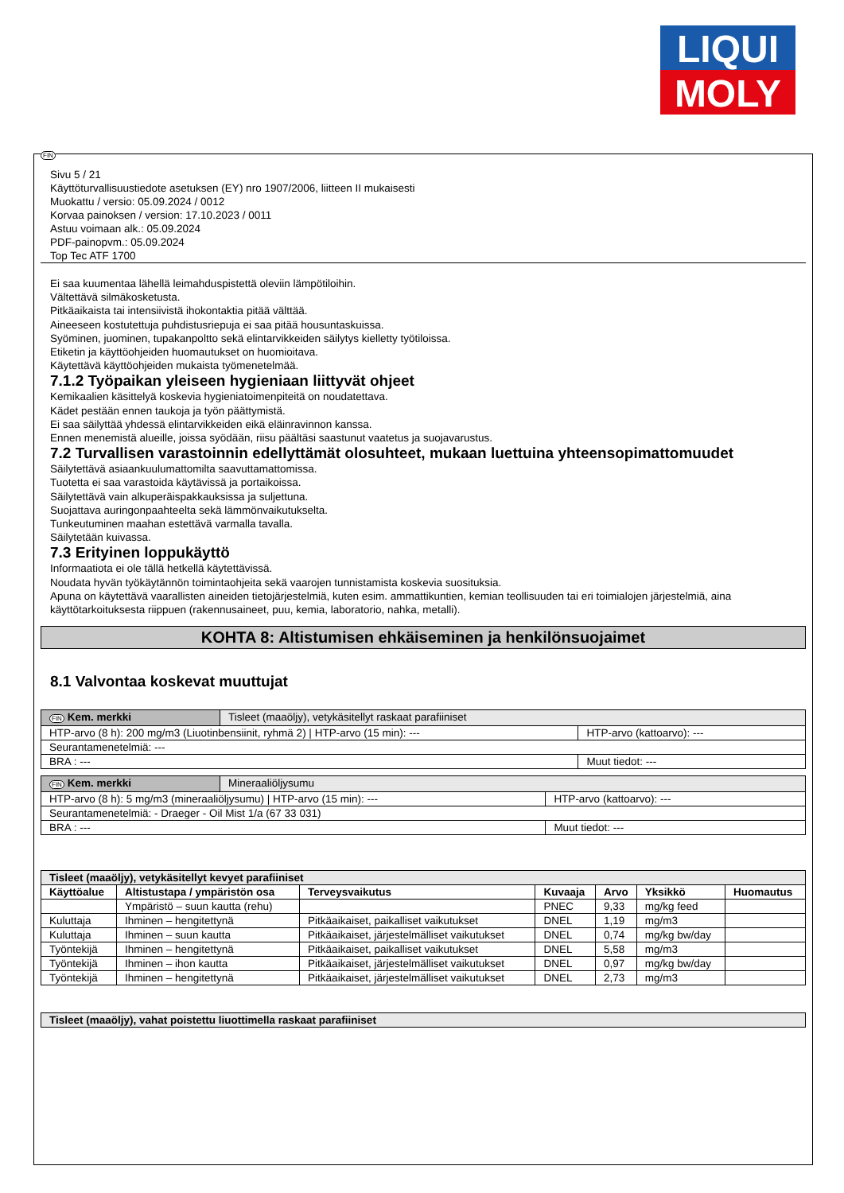LIQUI
MOLY
FIN
Sivu 5 / 21
Käyttöturvallisuustiedote asetuksen (EY) nro 1907/2006, liitteen II mukaisesti
Muokattu / versio: 05.09.2024 / 0012
Korvaa painoksen / version: 17.10.2023 / 0011
Astuu voimaan alk.: 05.09.2024
PDF-painopvm.: 05.09.2024
Top Tec ATF 1700
Ei saa kuumentaa lähellä leimahduspistettä oleviin lämpötiloihin.
Vältettävä silmäkosketusta.
Pitkäaikaista tai intensiivistä ihokontaktia pitää välttää.
Aineeseen kostutettuja puhdistusriepuja ei saa pitää housuntaskuissa.
Syöminen, juominen, tupakanpoltto sekä elintarvikkeiden säilytys kielletty työtiloissa.
Etiketin ja käyttöohjeiden huomautukset on huomioitava.
Käytettävä käyttöohjeiden mukaista työmenetelmää.
7.1.2 Työpaikan yleiseen hygieniaan liittyvät ohjeet
Kemikaalien käsittelyä koskevia hygieniatoimenpiteitä on noudatettava.
Kädet pestään ennen taukoja ja työn päättymistä.
Ei saa säilyttää yhdessä elintarvikkeiden eikä eläinravinnon kanssa.
Ennen menemistä alueille, joissa syödään, riisu päältäsi saastunut vaatetus ja suojavarustus.
7.2 Turvallisen varastoinnin edellyttämät olosuhteet, mukaan luettuina yhteensopimattomuudet
Säilytettävä asiaankuulumattomilta saavuttamattomissa.
Tuotetta ei saa varastoida käytävissä ja portaikoissa.
Säilytettävä vain alkuperäispakkauksissa ja suljettuna.
Suojattava auringonpaahteelta sekä lämmönvaikutukselta.
Tunkeutuminen maahan estettävä varmalla tavalla.
Säilytetään kuivassa.
7.3 Erityinen loppukäyttö
Informaatiota ei ole tällä hetkellä käytettävissä.
Noudata hyvän työkäytännön toimintaohjeita sekä vaarojen tunnistamista koskevia suosituksia.
Apuna on käytettävä vaarallisten aineiden tietojärjestelmiä, kuten esim. ammattikuntien, kemian teollisuuden tai eri toimialojen järjestelmiä, aina käyttötarkoituksesta riippuen (rakennusaineet, puu, kemia, laboratorio, nahka, metalli).
KOHTA 8: Altistumisen ehkäiseminen ja henkilönsuojaimet
8.1 Valvontaa koskevat muuttujat
| FIN Kem. merkki | Tisleet (maaöljy), vetykäsitellyt raskaat parafiiniset | |
| HTP-arvo (8 h): 200 mg/m3 (Liuotinbensiinit, ryhmä 2) / HTP-arvo (15 min): --- | | HTP-arvo (kattoarvo): --- |
| Seurantamenetelmiä: --- | | |
| BRA : --- | | Muut tiedot: --- |
| FIN Kem. merkki | Mineraaliöljysumu | |
| HTP-arvo (8 h): 5 mg/m3 (mineraaliöljysumu) / HTP-arvo (15 min): --- | | HTP-arvo (kattoarvo): --- |
| Seurantamenetelmiä: - Draeger - Oil Mist 1/a (67 33 031) | | |
| BRA : --- | | Muut tiedot: --- |
| Tisleet (maaöljy), vetykäsitellyt kevyet parafiiniset | | | | | | |
| --- | --- | --- | --- | --- | --- | --- |
| Käyttöalue | Altistustapa / ympäristön osa | Terveysvaikutus | Kuvaaja | Arvo | Yksikkö | Huomautus |
| | Ympäristö – suun kautta (rehu) | | PNEC | 9,33 | mg/kg feed | |
| Kuluttaja | Ihminen – hengitettynä | Pitkäaikaiset, paikalliset vaikutukset | DNEL | 1,19 | mg/m3 | |
| Kuluttaja | Ihminen – suun kautta | Pitkäaikaiset, järjestelmälliset vaikutukset | DNEL | 0,74 | mg/kg bw/day | |
| Työntekijä | Ihminen – hengitettynä | Pitkäaikaiset, paikalliset vaikutukset | DNEL | 5,58 | mg/m3 | |
| Työntekijä | Ihminen – ihon kautta | Pitkäaikaiset, järjestelmälliset vaikutukset | DNEL | 0,97 | mg/kg bw/day | |
| Työntekijä | Ihminen – hengitettynä | Pitkäaikaiset, järjestelmälliset vaikutukset | DNEL | 2,73 | mg/m3 | |
| Tisleet (maaöljy), vahat poistettu liuottimella raskaat parafiiniset |
| --- |